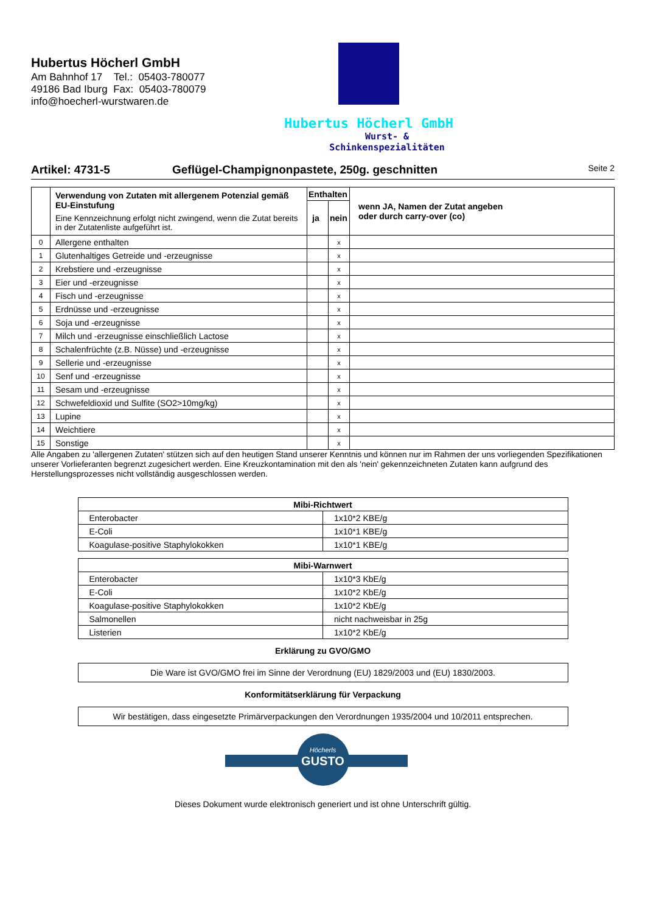Hubertus Höcherl GmbH
Am Bahnhof 17 Tel.: 05403-780077
49186 Bad Iburg Fax: 05403-780079
info@hoecherl-wurstwaren.de
Hubertus Höcherl GmbH
Wurst- & Schinkenspezialitäten
Artikel: 4731-5 Geflügel-Champignonpastete, 250g. geschnitten
Seite 2
| | Verwendung von Zutaten mit allergenem Potenzial gemäß EU-Einstufung Eine Kennzeichnung erfolgt nicht zwingend, wenn die Zutat bereits in der Zutatenliste aufgeführt ist. | Enthalten | | wenn JA, Namen der Zutat angeben oder durch carry-over (co) |
| | | ja | nein | |
| 0 | Allergene enthalten | | x | |
| 1 | Glutenhaltiges Getreide und -erzeugnisse | | x | |
| 2 | Krebstiere und -erzeugnisse | | x | |
| 3 | Eier und -erzeugnisse | | x | |
| 4 | Fisch und -erzeugnisse | | x | |
| 5 | Erdnüsse und -erzeugnisse | | x | |
| 6 | Soja und -erzeugnisse | | x | |
| 7 | Milch und -erzeugnisse einschließlich Lactose | | x | |
| 8 | Schalenfrüchte (z.B. Nüsse) und -erzeugnisse | | x | |
| 9 | Sellerie und -erzeugnisse | | x | |
| 10 | Senf und -erzeugnisse | | x | |
| 11 | Sesam und -erzeugnisse | | x | |
| 12 | Schwefeldioxid und Sulfite (SO2>10mg/kg) | | x | |
| 13 | Lupine | | x | |
| 14 | Weichtiere | | x | |
| 15 | Sonstige | | x | |
Alle Angaben zu 'allergenen Zutaten' stützen sich auf den heutigen Stand unserer Kenntnis und können nur im Rahmen der uns vorliegenden Spezifikationen unserer Vorlieferanten begrenzt zugesichert werden. Eine Kreuzkontamination mit den als 'nein' gekennzeichneten Zutaten kann aufgrund des Herstellungsprozesses nicht vollständig ausgeschlossen werden.
| Mibi-Richtwert | |
| Enterobacter | 1x10*2 KBE/g |
| E-Coli | 1x10*1 KBE/g |
| Koagulase-positive Staphylokokken | 1x10*1 KBE/g |
| Mibi-Warnwert | |
| Enterobacter | 1x10*3 KbE/g |
| E-Coli | 1x10*2 KbE/g |
| Koagulase-positive Staphylokokken | 1x10*2 KbE/g |
| Salmonellen | nicht nachweisbar in 25g |
| Listerien | 1x10*2 KbE/g |
Erklärung zu GVO/GMO
Die Ware ist GVO/GMO frei im Sinne der Verordnung (EU) 1829/2003 und (EU) 1830/2003.
Konformitätserklärung für Verpackung
Wir bestätigen, dass eingesetzte Primärverpackungen den Verordnungen 1935/2004 und 10/2011 entsprechen.
Höcherls
GUSTO
Dieses Dokument wurde elektronisch generiert und ist ohne Unterschrift gültig.